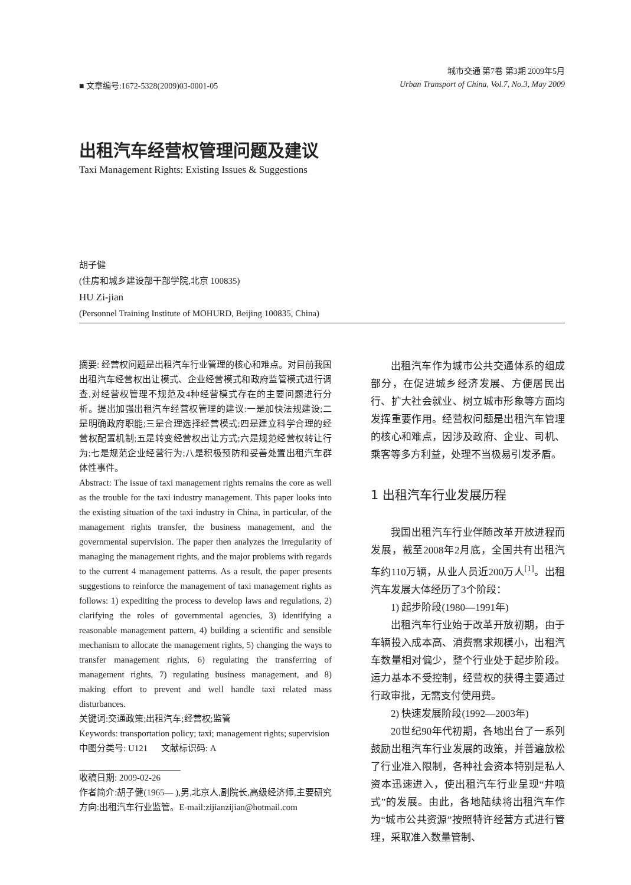■ 文章编号:1672-5328(2009)03-0001-05
城市交通 第7卷 第3期 2009年5月
Urban Transport of China, Vol.7, No.3, May 2009
出租汽车经营权管理问题及建议
Taxi Management Rights: Existing Issues & Suggestions
胡子健
(住房和城乡建设部干部学院,北京 100835)
HU Zi-jian
(Personnel Training Institute of MOHURD, Beijing 100835, China)
摘要: 经营权问题是出租汽车行业管理的核心和难点。对目前我国出租汽车经营权出让模式、企业经营模式和政府监管模式进行调查,对经营权管理不规范及4种经营模式存在的主要问题进行分析。提出加强出租汽车经营权管理的建议:一是加快法规建设;二是明确政府职能;三是合理选择经营模式;四是建立科学合理的经营权配置机制;五是转变经营权出让方式;六是规范经营权转让行为;七是规范企业经营行为;八是积极预防和妥善处置出租汽车群体性事件。
Abstract: The issue of taxi management rights remains the core as well as the trouble for the taxi industry management. This paper looks into the existing situation of the taxi industry in China, in particular, of the management rights transfer, the business management, and the governmental supervision. The paper then analyzes the irregularity of managing the management rights, and the major problems with regards to the current 4 management patterns. As a result, the paper presents suggestions to reinforce the management of taxi management rights as follows: 1) expediting the process to develop laws and regulations, 2) clarifying the roles of governmental agencies, 3) identifying a reasonable management pattern, 4) building a scientific and sensible mechanism to allocate the management rights, 5) changing the ways to transfer management rights, 6) regulating the transferring of management rights, 7) regulating business management, and 8) making effort to prevent and well handle taxi related mass disturbances.
关键词:交通政策;出租汽车;经营权;监管
Keywords: transportation policy; taxi; management rights; supervision
中图分类号: U121 文献标识码: A
收稿日期: 2009-02-26
作者简介:胡子健(1965— ),男,北京人,副院长,高级经济师,主要研究方向:出租汽车行业监管。E-mail:zijianzijian@hotmail.com
出租汽车作为城市公共交通体系的组成部分，在促进城乡经济发展、方便居民出行、扩大社会就业、树立城市形象等方面均发挥重要作用。经营权问题是出租汽车管理的核心和难点，因涉及政府、企业、司机、乘客等多方利益，处理不当极易引发矛盾。
1 出租汽车行业发展历程
我国出租汽车行业伴随改革开放进程而发展，截至2008年2月底，全国共有出租汽车约110万辆，从业人员近200万人<sup>[1]</sup>。出租汽车发展大体经历了3个阶段：
1) 起步阶段(1980—1991年)
出租汽车行业始于改革开放初期，由于车辆投入成本高、消费需求规模小，出租汽车数量相对偏少，整个行业处于起步阶段。运力基本不受控制，经营权的获得主要通过行政审批，无需支付使用费。
2) 快速发展阶段(1992—2003年)
20世纪90年代初期，各地出台了一系列鼓励出租汽车行业发展的政策，并普遍放松了行业准入限制，各种社会资本特别是私人资本迅速进入，使出租汽车行业呈现“井喷式”的发展。由此，各地陆续将出租汽车作为“城市公共资源”按照特许经营方式进行管理，采取准入数量管制、